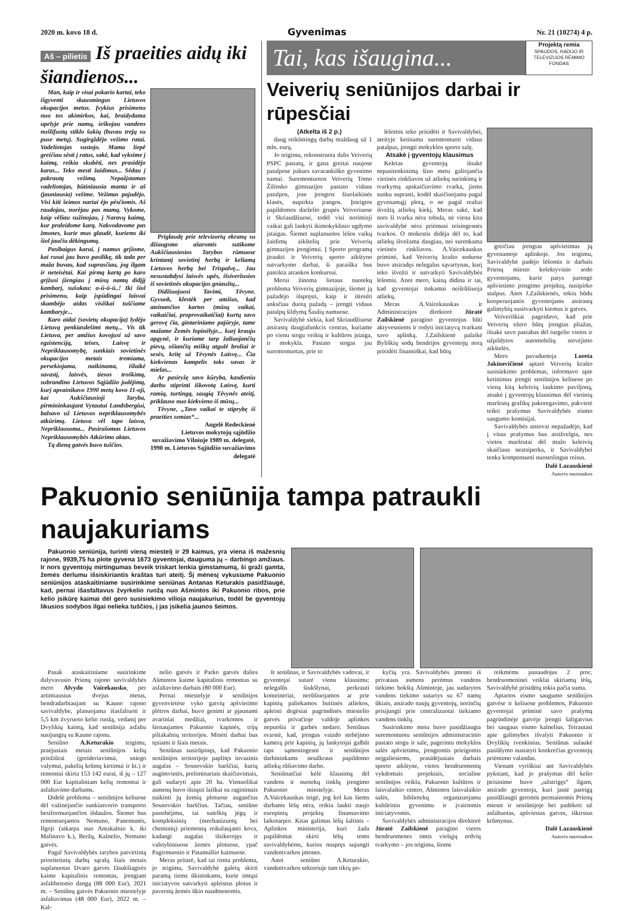2020 m. kovo 18 d. Gyvenimas Nr. 21 (10274) 4 p.
Aš – pilietis Iš praeities aidų iki šiandienos...
Man, kaip ir visai pokario kartai, teko išgyventi skausmingus Lietuvos okupacijos metus. Įvykius prisimenu nuo tos akimirkos, kai, braidydama upelyje prie namų, ieškojau vandens nušlifuotų stiklo šukių (buvau trejų su puse metų). Sugirgždėjo vežimo ratai. Vadeliotojas sustojo. Mama liepė greičiau sėsti į ratus, sakė, kad vyksime į kaimą, reikia skubėti, nes prasidėjo karas... Teko mesti žaidimus... Sėdau į pakrautą vežimą. Nepažįstamas vadeliotojas, būtiniausia manta ir aš (jauniausia) vežime. Vežimas pajudėjo. Visi kiti šeimos nariai ėjo pėsčiomis. Aš raudojau, norėjau pas mamą. Vykome, kaip vėliau sužinojau, į Naravų kaimą, kur praleidome karą. Nakvodavome pas žmones, kurie mus glaudė, kuriems iki šiol jaučiu dėkingumą.
Pasibaigus karui, į namus grįžome, kai rusai jau buvo pasilikę, tik tada per maža buvau, kad suprasčiau, jog ilgam ir neteisėtai. Kai pirmą kartą po karo grįžusi įžengiau į mūsų namų didįjį kambarį, sušukau: a-ū-ū-ū..! Iki šiol prisimenu, kaip įspūdingai laisvai skambėjo aidas visiškai tuščiame kambaryje...
Karo aidai (sovietų okupacija) lydėjo Lietuvą penkiasdešimt metų... Vis tik Lietuva, per amžius kovojusi už savo egzistenciją, teises, Laisvę ir Nepriklausomybę, sunkiais sovietinės okupacijos metais tremiama, persekiojama, naikinama, išlaikė savastį, laisvės, tiesos troškimą, subrandino Lietuvos Sąjūdžio judėjimą, kurį apvainikavo 1990 metų kovo 11-oji, kai Aukščiausioji Taryba, pirmininkaujant Vytautui Landsbergiui, balsavo už Lietuvos nepriklausomybės atkūrimą. Lietuva vėl tapo laisva, Nepriklausoma... Pasirašomas Lietuvos Nepriklausomybės Atkūrimo aktas.
Tą dieną gatvės buvo tuščios.
Priglaudę prie televizorių ekranų su džiaugsmo ašaromis sutikome Aukščiausiosios Tarybos rūmuose krintantį sovietinį herbą ir keliamą Lietuvos herbą bei Trispalvę... Jau nesustabdysi laisvės upės, išsiveržusios iš sovietinės okupacijos gniaužtų...
Didžiuojuosi Tavimi, Tėvyne. Gyvuok, klestėk per amžius, kad ateinančios kartos (mūsų vaikai, vaikaičiai, proprovaikaičiai) kurtų savo gerovę čia, gintariniame pajūryje, tame mažame Žemės lopinėlyje... kurį krauju apgynė, ir kuriame tarp žaliuojančių pievų, ošiančių miškų atgulė broliai ir sesės, kritę už Tėvynės Laisvę... Čia kiekvienas kampelis toks savas ir mielas...
Ar pasiryžę savo kūryba, kasdieniu darbu stiprinti iškovotą Laisvę, kurti ramią, turtingą, saugią Tėvynės ateitį, priklauso nuo kiekvieno iš mūsų...
Tėvyne, „Tavo vaikai te stiprybę iš praeities semias“...
Angelė Redeckienė
Lietuvos mokytojų sąjūdžio suvažiavimo Vilniuje 1989 m. delegatė, 1990 m. Lietuvos Sąjūdžio suvažiavimo delegatė
Tai, kas išaugina...
Projektą remia
SPAUDOS, RADIJO IR TELEVIZIJOS RĖMIMO FONDAS
Veiverių seniūnijos darbai ir rūpesčiai
(Atkelta iš 2 p.)
daug reikšmingų darbų maždaug už 1 mln. eurų.
Jo teigimu, rekonstruota dalis Veiverių PSPC pastatų, ir gana greitai naujose patalpose įsikurs savarankiško gyvenimo namai. Suremontuotos Veiverių Tomo Žilinsko gimnazijos pastato vidaus patalpos, jose įrengtos šiuolaikinės klasės, nupirkta įrangos. Įsteigtos papildomos darželio grupės Veiveriuose ir Skriaudžiuose, todėl visi norintieji vaikai gali lankyti ikimokyklinio ugdymo įstaigas. Šiemet suplanuotos lėšos vaikų žaidimų aikštelių prie Veiverių gimnazijos įrengimui. Į Sporto programą įtraukti ir Veiverių sporto aikštyno sutvarkymo darbai, ši paraiška bus pateikta atrankos konkursui.
Merui žinoma lietaus nuotekų problema Veiverių gimnazijoje, šiemet ją pažadėjo išspręsti, kaip ir ištesėti anksčiau duotą pažadą – įrengti vidaus patalpų šildymą Šaulių namuose.
Savivaldybė siekia, kad Skriaudžiuose atsirastų daugiafunkcis centras, kuriame po vienu stogu veiktų ir kultūros įstaiga, ir mokykla. Pastato stogas jau suremontuotas, prie to
lėšomis teko prisidėti ir Savivaldybei, ateityje ketinama suremontuoti vidaus patalpas, įrengti mokyklos sporto salę.
Atsakė į gyventojų klausimus
Keletas gyventojų išsakė nepasitenkinimą šiuo metu galiojančia vietinės rinkliavos už atliekų surinkimą ir tvarkymą apskaičiavimo tvarka, jiems sunku suprasti, kodėl skaičiuojama pagal gyvenamąjį plotą, o ne pagal realiai išvežtą atliekų kiekį. Meras sakė, kad nors ši tvarka nėra tobula, nė viena kita savivaldybė nėra priėmusi teisingesnės tvarkos. O mokestis didėja dėl to, kad atliekų išvežama daugiau, nei surenkama vietinės rinkliavos. A.Vaicekauskas priminė, kad Veiverių krašto soduose buvo atsiradęs nelegalus sąvartynas, kurį teko išvežti ir sutvarkyti Savivaldybės lėšomis. Anot mero, kainą didina ir tai, kad gyventojai tinkamai neišrūšiuoja atliekų.
Meras A.Vaicekauskas ir Administracijos direktorė Jūratė Zailskienė paragino gyventojus būti aktyvesniems ir rodyti iniciatyvą tvarkant savo aplinką. J.Zailskienė palaikė Byliškių sodų bendrijos gyventojų norą prisidėti finansiškai, kad būtų
greičiau įrengtas apšvietimas jų gyvenamoje aplinkoje. Jos teigimu, Savivaldybė padėjo lėšomis ir darbais Prienų miesto kolektyvinio sodo gyventojams, kurie patys parengė apšvietimo įrengimo projektą, nusipirko stulpus. Anot J.Zailskienės, tokiu būdu kooperuojantis gyventojams atsirastų galimybių susitvarkyti kiemus ir gatves.
Veiveriškiai pageidavo, kad prie Veiverių ežero būtų įrengtas pliažas, išsakė savo pastabas dėl turgelio vietos ir užpildytos automobilių stovėjimo aikštelės.
Mero pavaduotoja Loreta Jakinevičienė aptarė Veiverių krašto susisiekimo problemas, informavo apie ketinimus įrengti seniūnijos keliuose po vieną kitą keleivių laukimo paviljoną, atsakė į gyventojų klausimus dėl vietinių maršrutų grafikų pakoregavimo, pakvietė teikti prašymus Savivaldybės eismo saugumo komisijai.
Savivaldybės atstovai nepažadėjo, kad į visus prašymus bus atsižvelgta, nes vietos maršrutai dėl mažo keleivių skaičiaus neatsiperka, ir Savivaldybei tenka kompensuoti nuostolingus reisus.
Dalė Lazauskienė
Autorės nuotraukos
Pakuonio seniūnija tampa patraukli naujakuriams
Pakuonio seniūnija, turinti vieną miestelį ir 29 kaimus, yra viena iš mažesnių rajone, 9939,75 ha plote gyvena 1673 gyventojai, dauguma jų – darbingo amžiaus. Ir nors gyventojų mirtingumas beveik triskart lenkia gimstamumą, ši graži gamta, žemės derlumu išsiskiriantis kraštas turi ateitį. Šį mėnesį vykusiame Pakuonio seniūnijos ataskaitiniame susirinkime seniūnas Antanas Keturakis pasidžiaugė, kad, pernai išasfaltavus žvyrkelio ruožą nuo Ašmintos iki Pakuonio ribos, prie kelio įsikūrę kaimai dėl gero susisiekimo vilioja naujakurius, todėl be gyventojų likusios sodybos ilgai nelieka tuščios, į jas įsikelia jaunos šeimos.
Pasak ataskaitiniame susirinkime dalyvavusio Prienų rajono savivaldybės mero Alvydo Vaicekausko, per artimiausius dvejus metus, bendradarbiaujant su Kauno rajono savivaldybe, planuojama išasfaltuoti ir 5,5 km žvyruoto kelio ruožą, vedantį per Dvylikių kaimą, kad seniūnija asfaltu susijungtų su Kauno rajonu.
Seniūno A.Keturakio teigimu, praėjusiais metais seniūnijos kelių priežiūrai (greideriavimui, sniego valymui, pakelių krūmų kirtimui ir kt.) ir remontui skirta 153 142 eurai, iš jų – 127 000 Eur kapitaliniam kelių remontui ir asfaltavimo darbams.
Didelė problema – seniūnijos keliuose dėl važinėjančio sunkiasvorio transporto besiformuojančios išdaužos. Šiemet bus remontuojamos Nemuno, Panemunės, Ilgoji (atkarpa nuo Antakalnio k. iki Malinavo k.), Beržų, Kalnelio, Nemuno gatvės.
Pagal Savivaldybės tarybos patvirtintą prioritetinių darbų sąrašą šiais metais suplanuotas Dvaro gatvės Daukšiagirės kaime kapitalinis remontas, įrengiant asfaltbetonio dangą (88 000 Eur), 2021 m. – Seniūnų gatvės Pakuonio miestelyje asfaltavimas (48 000 Eur), 2022 m. – Kal-
nelio gatvės ir Parko gatvės dalies Ašmintos kaime kapitalinis remontas su asfaltavimo darbais (80 000 Eur).
Pernai miestelyje ir seniūnijos gyvenvietėse vyko gatvių apšvietimo plėtros darbai, buvo genimi ar pjaunami avariniai medžiai, tvarkomos ir šienaujamos Pakuonio kapinės, trijų piliakalnių teritorijos. Minėti darbai bus tęsiami ir šiais metais.
Seniūnas susirūpinęs, kad Pakuonio seniūnijos teritorijoje paplitęs invazinis augalas – Sosnovskio barščiai, kurių augimvietės, preliminariais skaičiavimais, gali sudaryti apie 20 ha. Vienuolikai asmenų buvo išsiųsti laiškai su raginimais naikinti jų žemių plotuose augančius Sosnovskio barščius. Tačiau, seniūno pastebėjimu, tai sutelktų jėgų ir kompleksinių (mechanizuotų bei cheminių) priemonių reikalaujanti kova, kadangi augalas išsikerojęs ir valstybiniuose žemės plotuose, ypač Pagirmuonio ir Patamulšio kaimuose.
Meras pritarė, kad tai rimta problema, jo teigimu, Savivaldybė galėtų skirti paramą tiems ūkininkams, kurie imtųsi iniciatyvos sutvarkyti apleistus plotus ir paverstų žemės ūkio naudmenomis.
Ir seniūnas, ir Savivaldybės vadovai, ir gyventojai sutarė vienu klausimu: nelegalūs šiukšlynai, perkrauti konteineriai, nerūšiuojamos ar prie kapinių paliekamos buitinės atliekos, apleisti degėsiai pagrindinės miestelio gatvės privačioje valdoje aplinkos nepuošia ir garbės nedaro. Seniūnas svarstė, kad, įrengus vaizdo stebėjimo kamerą prie kapinių, jų lankytojai galbūt taps sąmoningesni ir seniūnijos darbininkams neužkraus papildomo atliekų rūšiavimo darbo.
Seniūnaičiai kėlė klausimą dėl vandens ir nuotekų tinklų įrengimo Pakuonio miestelyje. Meras A.Vaicekauskas teigė, jog kol kas šiems darbams lėšų nėra, reikia laukti naujo europinių projektų finansavimo laikotarpio. Kitas galimas lėšų šaltinis – Aplinkos ministerija, kuri žada papildomai skirti lėšų toms savivaldybėms, kurios nuspręs sujungti vandentvarkos įmones.
Anot seniūno A.Keturakio, vandentvarkos sektoriuje tam tikrų po-
kyčių yra. Savivaldybės įmonei iš privataus asmens perėmus vandens tiekimo bokštą Ašmintoje, jau sudarytos vandens tiekimo sutartys su 67 namų ūkiais, atsirado naujų gyventojų, norinčių prisijungti prie centralizuotai tiekiamo vandens tinklų.
Susirinkimo metu buvo pasidžiaugta suremontuotu seniūnijos administracinio pastato stogu ir sale, pagerintu mokyklos salės apšvietimu, įrengtomis prieigomis neįgaliesiems, prasidėjusiais darbais sporto aikštyne, vietos bendruomenių vykdomais projektais, socialine seniūnijos veikla, Pakuonio kultūros ir laisvalaikio centro, Ašmintos laisvalaikio salės, bibliotekų organizuojamu kultūriniu gyvenimu ir įvairiomis iniciatyvomis.
Savivaldybės administracijos direktorė Jūratė Zailskienė paragino vietos bendruomenes imtis viešųjų erdvių tvarkymo – jos teigimu, šioms
reikmėms panaudojus 2 proc. bendruomeninei veiklai skiriamų lėšų, Savivaldybė prisidėtų tokia pačia suma.
Aptartos eismo saugumo seniūnijos gatvėse ir keliuose problemos, Pakuonio gyventojai priminė savo prašymą pagrindinėje gatvėje įrengti šaligatvius bei saugaus eismo kalnelius. Teirautasi apie galimybes išvalyti Pakuonio ir Dvylikių tvenkinius. Seniūnas sulaukė pasiūlymo nustatyti konkrečias gyventojų priėmimo valandas.
Vienam vyriškiui ant Savivaldybės pykstant, kad jo prašymas dėl kelio įteisinimo buvo „užstrigęs“ ilgam, atsirado gyventoja, kuri jautė pareigą pasidžiaugti geromis permainomis Prienų mieste ir seniūnijoje bei padėkoti už asfaltuotas, apšviestas gatves, iškirstus krūmynus.
Dalė Lazauskienė
Autorės nuotraukos